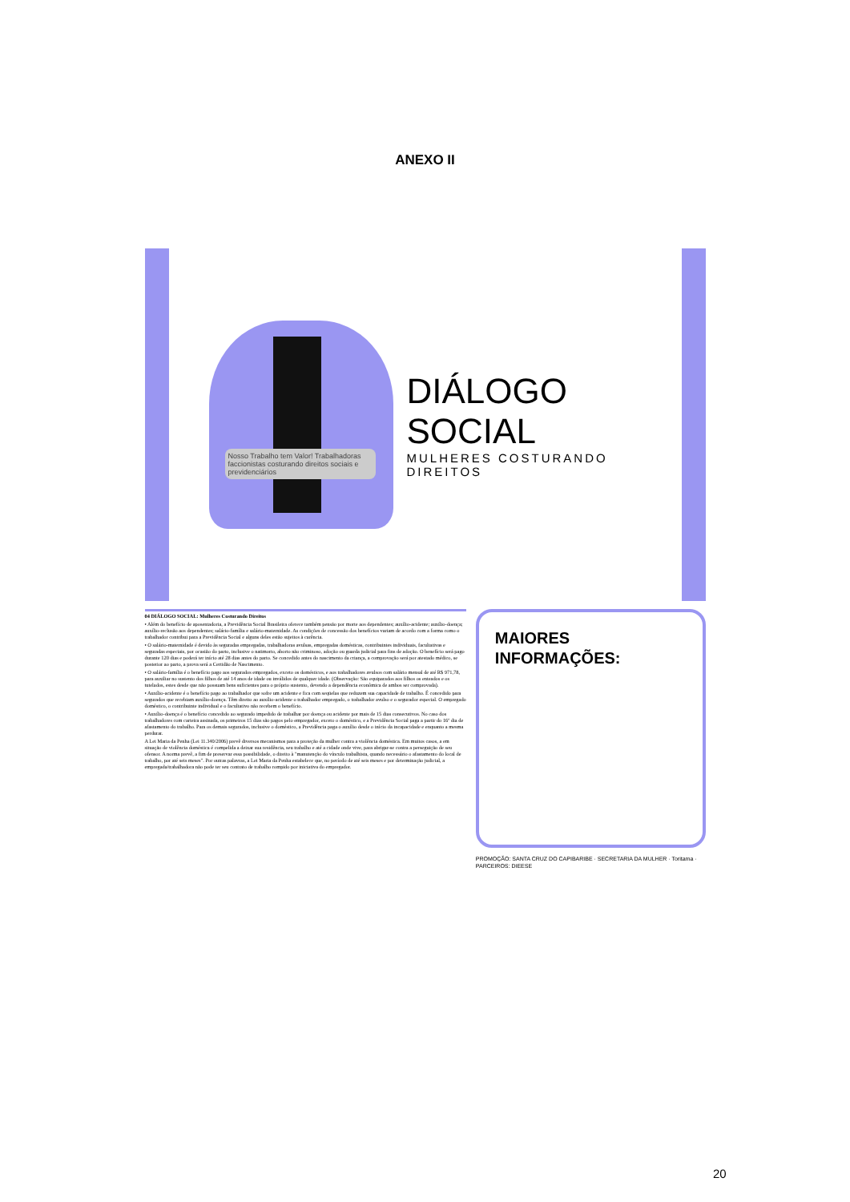ANEXO II
Nosso Trabalho tem Valor! Trabalhadoras faccionistas costurando direitos sociais e previdenciários
DIÁLOGO SOCIAL
MULHERES COSTURANDO DIREITOS
04 DIÁLOGO SOCIAL: Mulheres Costurando Direitos
• Além do benefício de aposentadoria, a Previdência Social Brasileira oferece também pensão por morte aos dependentes; auxílio-acidente; auxílio-doença; auxílio-reclusão aos dependentes; salário-família e salário-maternidade. As condições de concessão dos benefícios variam de acordo com a forma como o trabalhador contribui para a Previdência Social e alguns deles estão sujeitos à carência.
• O salário-maternidade é devido às seguradas empregadas, trabalhadoras avulsas, empregadas domésticas, contribuintes individuais, facultativas e seguradas especiais, por ocasião do parto, inclusive o natimorto, aborto não criminoso, adoção ou guarda judicial para fins de adoção. O benefício será pago durante 120 dias e poderá ter início até 28 dias antes do parto. Se concedido antes do nascimento da criança, a comprovação será por atestado médico, se posterior ao parto, a prova será a Certidão de Nascimento.
• O salário-família é o benefício pago aos segurados empregados, exceto os domésticos, e aos trabalhadores avulsos com salário mensal de até R$ 971,78, para auxiliar no sustento dos filhos de até 14 anos de idade ou inválidos de qualquer idade. (Observação: São equiparados aos filhos os enteados e os tutelados, estes desde que não possuam bens suficientes para o próprio sustento, devendo a dependência econômica de ambos ser comprovada).
• Auxílio-acidente é o benefício pago ao trabalhador que sofre um acidente e fica com seqüelas que reduzem sua capacidade de trabalho. É concedido para segurados que recebiam auxílio-doença. Têm direito ao auxílio-acidente o trabalhador empregado, o trabalhador avulso e o segurador especial. O empregado doméstico, o contribuinte individual e o facultativo não recebem o benefício.
• Auxílio-doença é o benefício concedido ao segurado impedido de trabalhar por doença ou acidente por mais de 15 dias consecutivos. No caso dos trabalhadores com carteira assinada, os primeiros 15 dias são pagos pelo empregador, exceto o doméstico, e a Previdência Social paga a partir do 16º dia de afastamento do trabalho. Para os demais segurados, inclusive o doméstico, a Previdência paga o auxílio desde o início da incapacidade e enquanto a mesma perdurar.
A Lei Maria da Penha (Lei 11.340/2006) prevê diversos mecanismos para a proteção da mulher contra a violência doméstica. Em muitos casos, a em situação de violência doméstica é compelida a deixar sua residência, seu trabalho e até a cidade onde vive, para abrigar-se contra a perseguição de seu ofensor. A norma prevê, a fim de preservar essa possibilidade, o direito à "manutenção do vínculo trabalhista, quando necessário o afastamento do local de trabalho, por até seis meses". Por outras palavras, a Lei Maria da Penha estabelece que, no período de até seis meses e por determinação judicial, a empregada/trabalhadora não pode ter seu contrato de trabalho rompido por iniciativa do empregador.
MAIORES INFORMAÇÕES:
PROMOÇÃO: SANTA CRUZ DO CAPIBARIBE · SECRETARIA DA MULHER · Toritama · PARCEIROS: DIEESE
20